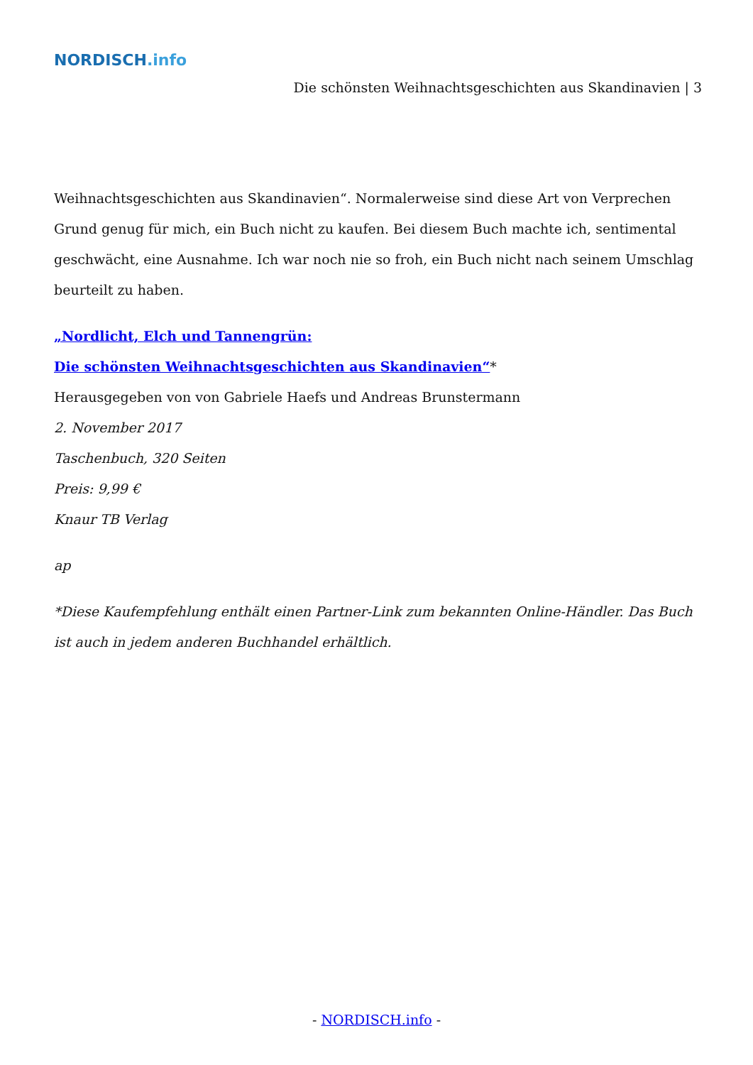NORDISCH.info
Die schönsten Weihnachtsgeschichten aus Skandinavien | 3
Weihnachtsgeschichten aus Skandinavien“. Normalerweise sind diese Art von Verprechen Grund genug für mich, ein Buch nicht zu kaufen. Bei diesem Buch machte ich, sentimental geschwächt, eine Ausnahme. Ich war noch nie so froh, ein Buch nicht nach seinem Umschlag beurteilt zu haben.
„Nordlicht, Elch und Tannengrün:
Die schönsten Weihnachtsgeschichten aus Skandinavien“*
Herausgegeben von von Gabriele Haefs und Andreas Brunstermann
2. November 2017
Taschenbuch, 320 Seiten
Preis: 9,99 €
Knaur TB Verlag
ap
*Diese Kaufempfehlung enthält einen Partner-Link zum bekannten Online-Händler. Das Buch ist auch in jedem anderen Buchhandel erhältlich.
- NORDISCH.info -